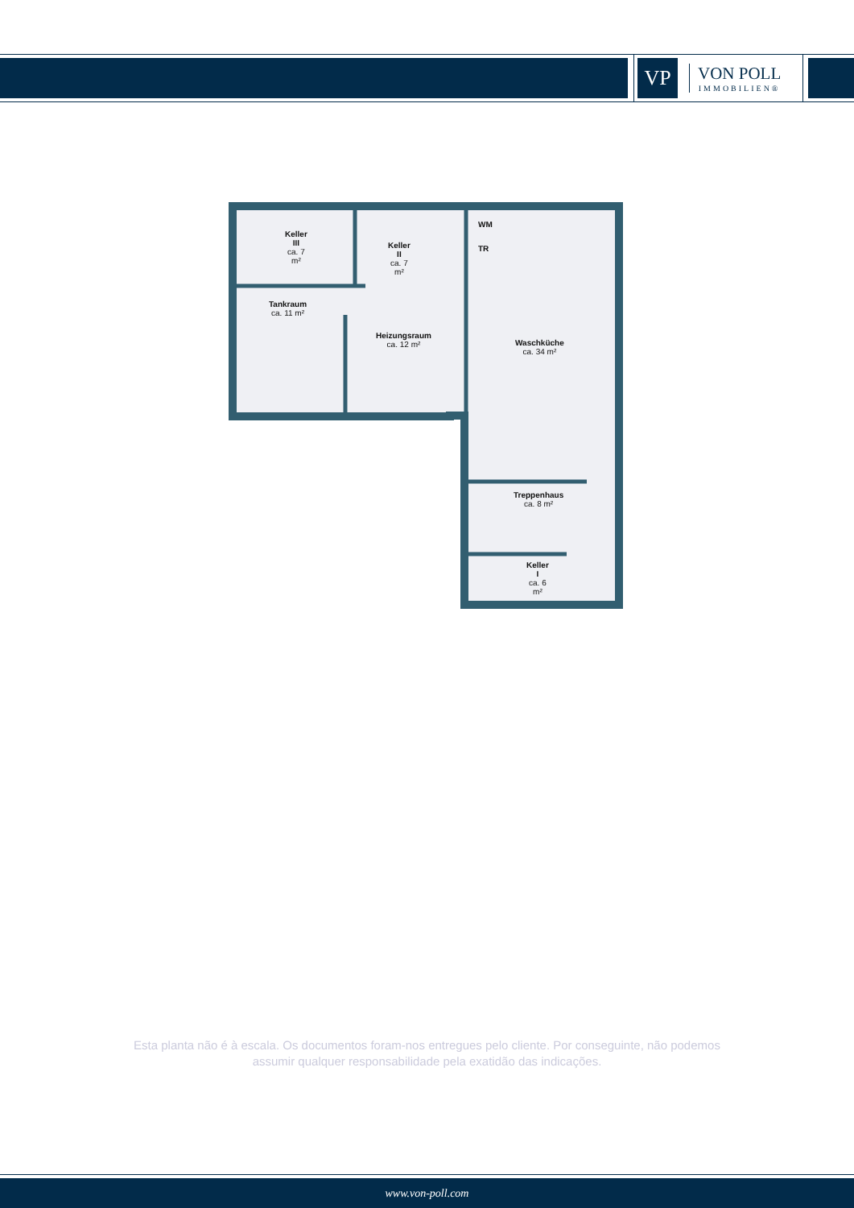VP
VON POLL
IMMOBILIEN®
Keller III
ca. 7 m²
Keller II
ca. 7 m²
Tankraum
ca. 11 m²
Heizungsraum
ca. 12 m²
WM
TR
Waschküche
ca. 34 m²
Treppenhaus
ca. 8 m²
Keller I
ca. 6 m²
Esta planta não é à escala. Os documentos foram-nos entregues pelo cliente. Por conseguinte, não podemos assumir qualquer responsabilidade pela exatidão das indicações.
www.von-poll.com